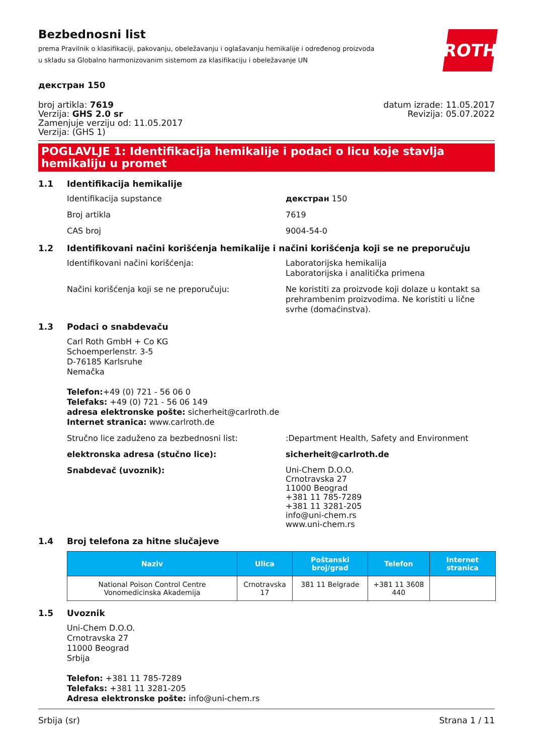ROTH
Bezbednosni list
prema Pravilnik o klasifikaciji, pakovanju, obeležavanju i oglašavanju hemikalije i određenog proizvoda u skladu sa Globalno harmonizovanim sistemom za klasifikaciju i obeležavanje UN
декстран 150
broj artikla: 7619
Verzija: GHS 2.0 sr
Zamenjuje verziju od: 11.05.2017
Verzija: (GHS 1)
datum izrade: 11.05.2017
Revizija: 05.07.2022
POGLAVLJE 1: Identifikacija hemikalije i podaci o licu koje stavlja hemikaliju u promet
1.1 Identifikacija hemikalije
Identifikacija supstance декстран 150
Broj artikla 7619
CAS broj 9004-54-0
1.2 Identifikovani načini korišćenja hemikalije i načini korišćenja koji se ne preporučuju
Identifikovani načini korišćenja: Laboratorijska hemikalija
Laboratorijska i analitička primena
Načini korišćenja koji se ne preporučuju: Ne koristiti za proizvode koji dolaze u kontakt sa prehrambenim proizvodima. Ne koristiti u lične svrhe (domaćinstva).
1.3 Podaci o snabdevaču
Carl Roth GmbH + Co KG
Schoemperlenstr. 3-5
D-76185 Karlsruhe
Nemačka
Telefon:+49 (0) 721 - 56 06 0
Telefaks: +49 (0) 721 - 56 06 149
adresa elektronske pošte: sicherheit@carlroth.de
Internet stranica: www.carlroth.de
Stručno lice zaduženo za bezbednosni list: :Department Health, Safety and Environment
elektronska adresa (stučno lice): sicherheit@carlroth.de
Snabdevač (uvoznik):
Uni-Chem D.O.O.
Crnotravska 27
11000 Beograd
+381 11 785-7289
+381 11 3281-205
info@uni-chem.rs
www.uni-chem.rs
1.4 Broj telefona za hitne slučajeve
| Naziv | Ulica | Poštanski broj/grad | Telefon | Internet stranica |
| --- | --- | --- | --- | --- |
| National Poison Control Centre Vonomedicinska Akademija | Crnotravska 17 | 381 11 Belgrade | +381 11 3608 440 | |
1.5 Uvoznik
Uni-Chem D.O.O.
Crnotravska 27
11000 Beograd
Srbija
Telefon: +381 11 785-7289
Telefaks: +381 11 3281-205
Adresa elektronske pošte: info@uni-chem.rs
Srbija (sr) Strana 1 / 11